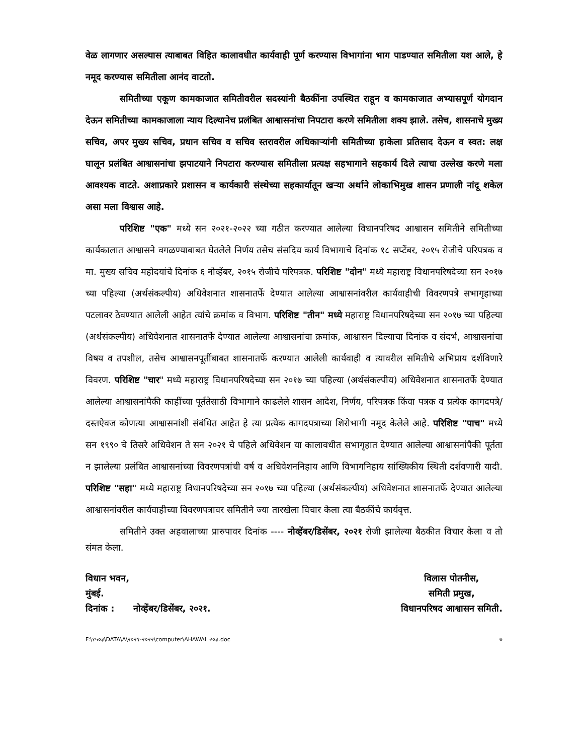वेळ लागणार असल्यास त्याबाबत विहित कालावधीत कार्यवाही पूर्ण करण्यास विभागांना भाग पाडण्यात समितीला यश आले, हे नमूद करण्यास समितीला आनंद वाटतो.
समितीच्या एकूण कामकाजात समितीवरील सदस्यांनी बैठकींना उपस्थित राहून व कामकाजात अभ्यासपूर्ण योगदान देऊन समितीच्या कामकाजाला न्याय दिल्यानेच प्रलंबित आश्वासनांचा निपटारा करणे समितीला शक्य झाले. तसेच, शासनाचे मुख्य सचिव, अपर मुख्य सचिव, प्रधान सचिव व सचिव स्तरावरील अधिकाऱ्यांनी समितीच्या हाकेला प्रतिसाद देऊन व स्वत: लक्ष घालून प्रलंबित आश्वासनांचा झपाटयाने निपटारा करण्यास समितीला प्रत्यक्ष सहभागाने सहकार्य दिले त्याचा उल्लेख करणे मला आवश्यक वाटते. अशाप्रकारे प्रशासन व कार्यकारी संस्थेच्या सहकार्यातून खऱ्या अर्थाने लोकाभिमुख शासन प्रणाली नांदू शकेल असा मला विश्वास आहे.
परिशिष्ट "एक" मध्ये सन २०२१-२०२२ च्या गठीत करण्यात आलेल्या विधानपरिषद आश्वासन समितीने समितीच्या कार्यकालात आश्वासने वगळण्याबाबत घेतलेले निर्णय तसेच संसदिय कार्य विभागाचे दिनांक १८ सप्टेंबर, २०१५ रोजीचे परिपत्रक व मा. मुख्य सचिव महोदयांचे दिनांक ६ नोव्हेंबर, २०१५ रोजीचे परिपत्रक. परिशिष्ट "दोन" मध्ये महाराष्ट्र विधानपरिषदेच्या सन २०१७ च्या पहिल्या (अर्थसंकल्पीय) अधिवेशनात शासनातर्फे देण्यात आलेल्या आश्वासनांवरील कार्यवाहीची विवरणपत्रे सभागृहाच्या पटलावर ठेवण्यात आलेली आहेत त्यांचे क्रमांक व विभाग. परिशिष्ट "तीन" मध्ये महाराष्ट्र विधानपरिषदेच्या सन २०१७ च्या पहिल्या (अर्थसंकल्पीय) अधिवेशनात शासनातर्फे देण्यात आलेल्या आश्वासनांचा क्रमांक, आश्वासन दिल्याचा दिनांक व संदर्भ, आश्वासनांचा विषय व तपशील, तसेच आश्वासनपूर्तीबाबत शासनातर्फे करण्यात आलेली कार्यवाही व त्यावरील समितीचे अभिप्राय दर्शविणारे विवरण. परिशिष्ट "चार" मध्ये महाराष्ट्र विधानपरिषदेच्या सन २०१७ च्या पहिल्या (अर्थसंकल्पीय) अधिवेशनात शासनातर्फे देण्यात आलेल्या आश्वासनांपैकी काहींच्या पूर्ततेसाठी विभागाने काढलेले शासन आदेश, निर्णय, परिपत्रक किंवा पत्रक व प्रत्येक कागदपत्रे/दस्तऐवज कोणत्या आश्वासनांशी संबंधित आहेत हे त्या प्रत्येक कागदपत्राच्या शिरोभागी नमूद केलेले आहे. परिशिष्ट "पाच" मध्ये सन १९९० चे तिसरे अधिवेशन ते सन २०२१ चे पहिले अधिवेशन या कालावधीत सभागृहात देण्यात आलेल्या आश्वासनांपैकी पूर्तता न झालेल्या प्रलंबित आश्वासनांच्या विवरणपत्रांची वर्ष व अधिवेशननिहाय आणि विभागनिहाय सांख्यिकीय स्थिती दर्शवणारी यादी. परिशिष्ट "सहा" मध्ये महाराष्ट्र विधानपरिषदेच्या सन २०१७ च्या पहिल्या (अर्थसंकल्पीय) अधिवेशनात शासनातर्फे देण्यात आलेल्या आश्वासनांवरील कार्यवाहीच्या विवरणपत्रावर समितीने ज्या तारखेला विचार केला त्या बैठकींचे कार्यवृत्त.
समितीने उक्त अहवालाच्या प्रारुपावर दिनांक ---- नोव्हेंबर/डिसेंबर, २०२१ रोजी झालेल्या बैठकीत विचार केला व तो संमत केला.
विधान भवन,
मुंबई.
दिनांक : नोव्हेंबर/डिसेंबर, २०२१.
विलास पोतनीस,
समिती प्रमुख,
विधानपरिषद आश्वासन समिती.
F:\१५०३\DATA\A\२०२१-२०२२\computer\AHAWAL २०३.doc ७